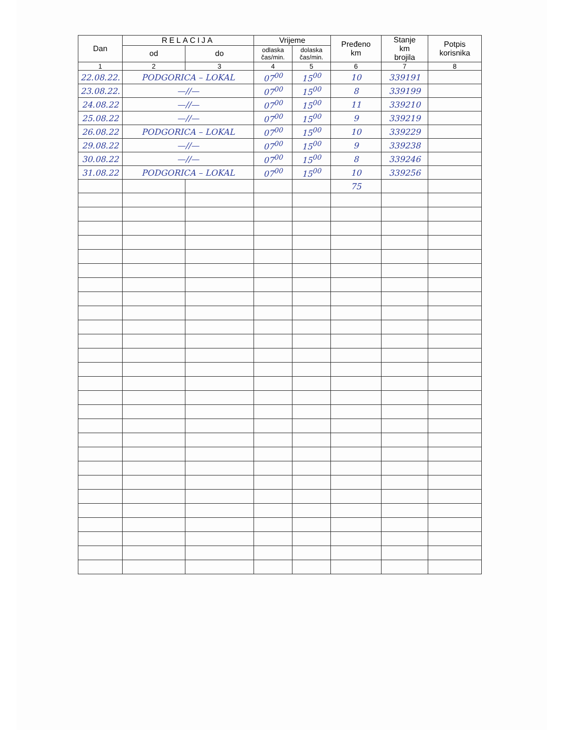| Dan | RELACIJA | | Vrijeme | | Pređeno km | Stanje km brojila | Potpis korisnika |
| --- | --- | --- | --- | --- | --- | --- | --- |
| | od | do | odlaska čas/min. | dolaska čas/min. | | | |
| 1 | 2 | 3 | 4 | 5 | 6 | 7 | 8 |
| 22.08.22. | PODGORICA – LOKAL | | 07<sup>00</sup> | 15<sup>00</sup> | 10 | 339191 | |
| 23.08.22. | —//— | | 07<sup>00</sup> | 15<sup>00</sup> | 8 | 339199 | |
| 24.08.22 | —//— | | 07<sup>00</sup> | 15<sup>00</sup> | 11 | 339210 | |
| 25.08.22 | —//— | | 07<sup>00</sup> | 15<sup>00</sup> | 9 | 339219 | |
| 26.08.22 | PODGORICA – LOKAL | | 07<sup>00</sup> | 15<sup>00</sup> | 10 | 339229 | |
| 29.08.22 | —//— | | 07<sup>00</sup> | 15<sup>00</sup> | 9 | 339238 | |
| 30.08.22 | —//— | | 07<sup>00</sup> | 15<sup>00</sup> | 8 | 339246 | |
| 31.08.22 | PODGORICA – LOKAL | | 07<sup>00</sup> | 15<sup>00</sup> | 10 | 339256 | |
| | | | | | 75 | | |